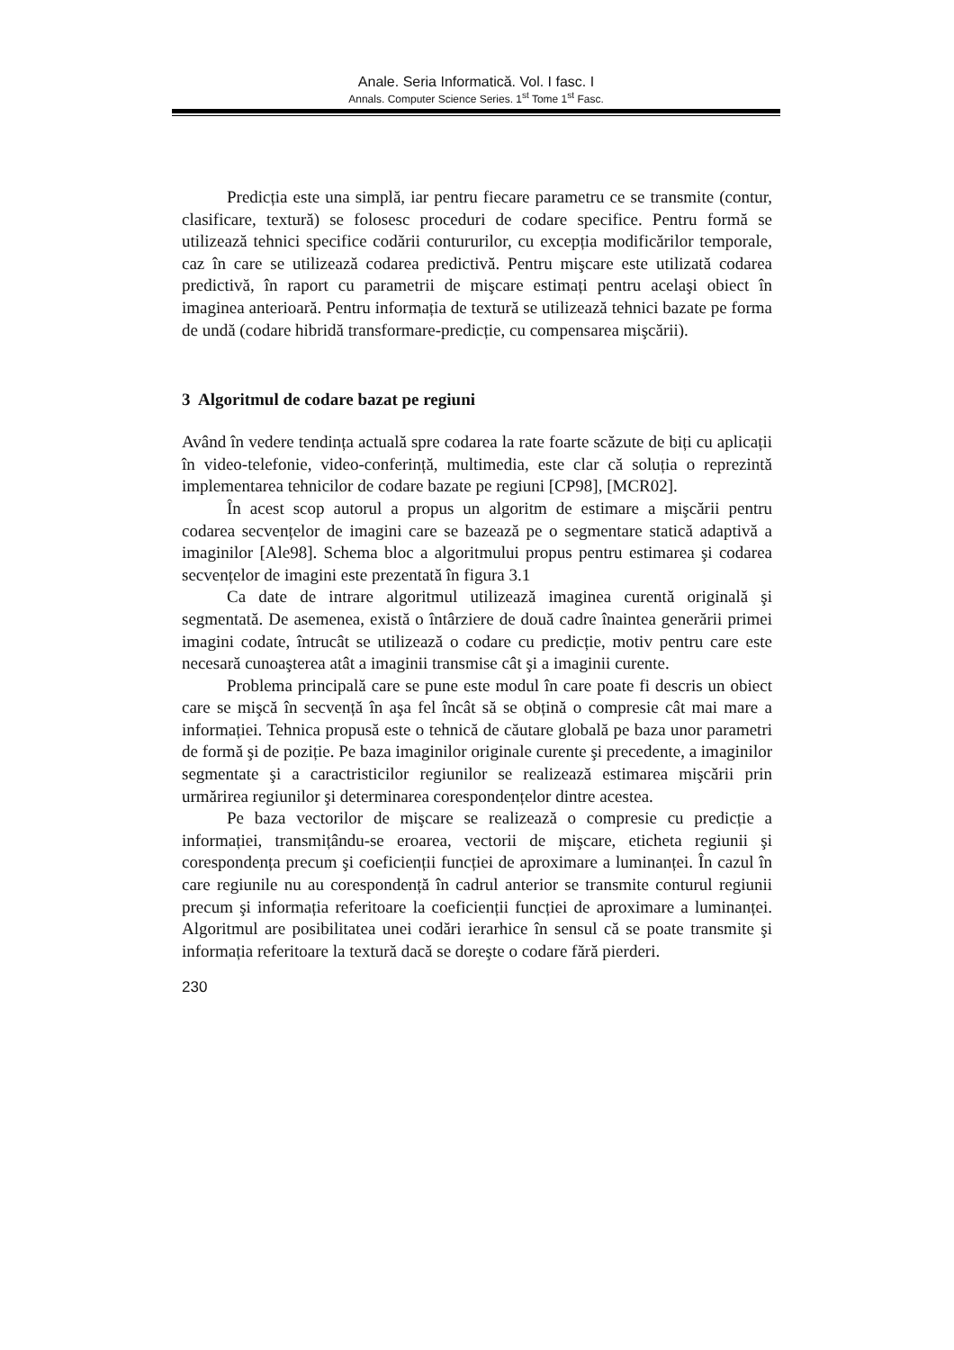Anale. Seria Informatică. Vol. I fasc. I
Annals. Computer Science Series. 1<sup>st</sup> Tome 1<sup>st</sup> Fasc.
Predicția este una simplă, iar pentru fiecare parametru ce se transmite (contur, clasificare, textură) se folosesc proceduri de codare specifice. Pentru formă se utilizează tehnici specifice codării contururilor, cu excepția modificărilor temporale, caz în care se utilizează codarea predictivă. Pentru mişcare este utilizată codarea predictivă, în raport cu parametrii de mişcare estimați pentru acelaşi obiect în imaginea anterioară. Pentru informația de textură se utilizează tehnici bazate pe forma de undă (codare hibridă transformare-predicție, cu compensarea mişcării).
3 Algoritmul de codare bazat pe regiuni
Având în vedere tendința actuală spre codarea la rate foarte scăzute de biți cu aplicații în video-telefonie, video-conferință, multimedia, este clar că soluția o reprezintă implementarea tehnicilor de codare bazate pe regiuni [CP98], [MCR02].
În acest scop autorul a propus un algoritm de estimare a mişcării pentru codarea secvențelor de imagini care se bazează pe o segmentare statică adaptivă a imaginilor [Ale98]. Schema bloc a algoritmului propus pentru estimarea şi codarea secvențelor de imagini este prezentată în figura 3.1
Ca date de intrare algoritmul utilizează imaginea curentă originală şi segmentată. De asemenea, există o întârziere de două cadre înaintea generării primei imagini codate, întrucât se utilizează o codare cu predicție, motiv pentru care este necesară cunoaşterea atât a imaginii transmise cât şi a imaginii curente.
Problema principală care se pune este modul în care poate fi descris un obiect care se mişcă în secvență în aşa fel încât să se obțină o compresie cât mai mare a informației. Tehnica propusă este o tehnică de căutare globală pe baza unor parametri de formă şi de poziție. Pe baza imaginilor originale curente şi precedente, a imaginilor segmentate şi a caractristicilor regiunilor se realizează estimarea mişcării prin urmărirea regiunilor şi determinarea corespondențelor dintre acestea.
Pe baza vectorilor de mişcare se realizează o compresie cu predicție a informației, transmițându-se eroarea, vectorii de mişcare, eticheta regiunii şi corespondența precum şi coeficienții funcției de aproximare a luminanței. În cazul în care regiunile nu au corespondență în cadrul anterior se transmite conturul regiunii precum şi informația referitoare la coeficienții funcției de aproximare a luminanței. Algoritmul are posibilitatea unei codări ierarhice în sensul că se poate transmite şi informația referitoare la textură dacă se doreşte o codare fără pierderi.
230